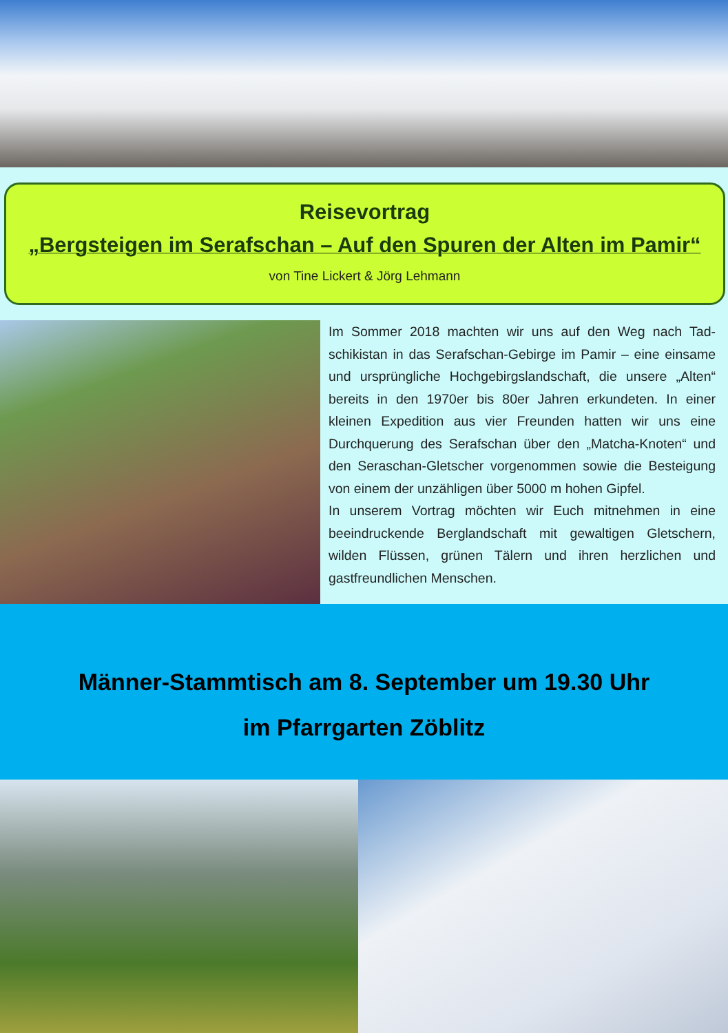Reisevortrag
„Bergsteigen im Serafschan – Auf den Spuren der Alten im Pamir“
von Tine Lickert & Jörg Lehmann
Im Sommer 2018 machten wir uns auf den Weg nach Tad­schikistan in das Serafschan-Gebirge im Pamir – eine ein­same und ursprüngliche Hochgebirgslandschaft, die unsere „Alten“ bereits in den 1970er bis 80er Jahren erkundeten. In einer kleinen Expedition aus vier Freunden hatten wir uns eine Durchquerung des Serafschan über den „Matcha-Knoten“ und den Seraschan-Gletscher vorgenommen sowie die Besteigung von einem der unzähligen über 5000 m hohen Gipfel.
In unserem Vortrag möchten wir Euch mitnehmen in eine beeindruckende Berglandschaft mit gewaltigen Gletschern, wilden Flüssen, grünen Tälern und ihren herzlichen und gastfreundlichen Menschen.
Männer-Stammtisch am 8. September um 19.30 Uhr
im Pfarrgarten Zöblitz